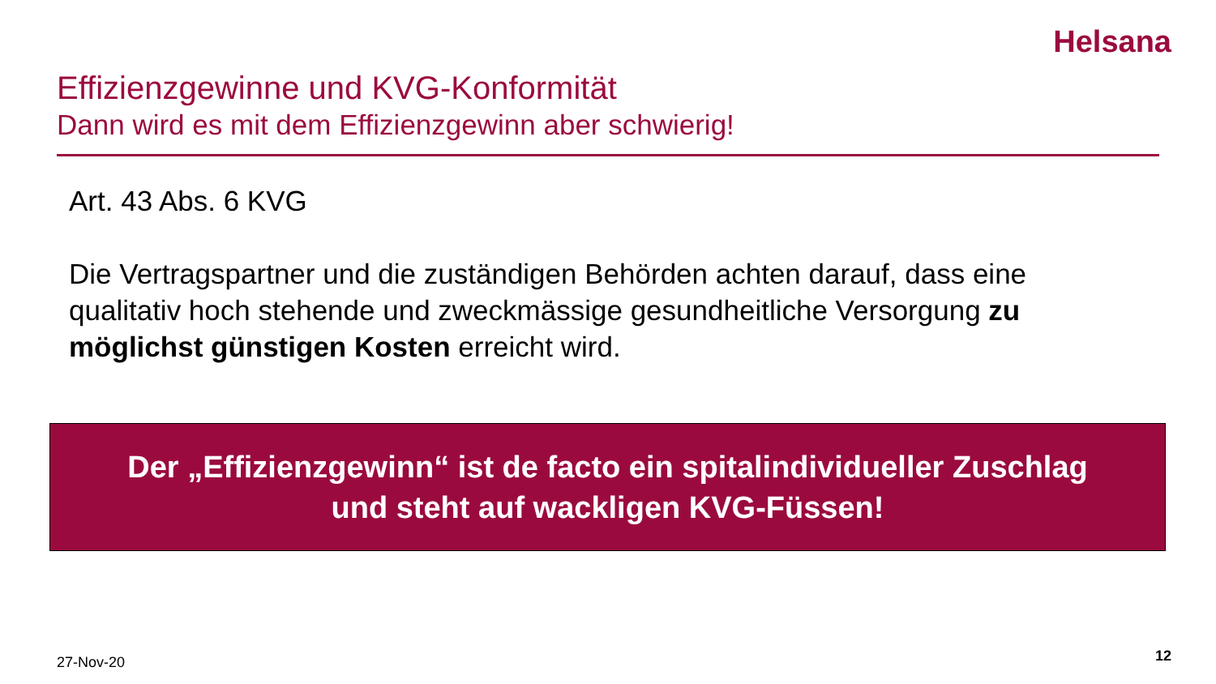Helsana
Effizienzgewinne und KVG-Konformität
Dann wird es mit dem Effizienzgewinn aber schwierig!
Art. 43 Abs. 6 KVG
Die Vertragspartner und die zuständigen Behörden achten darauf, dass eine qualitativ hoch stehende und zweckmässige gesundheitliche Versorgung zu möglichst günstigen Kosten erreicht wird.
Der „Effizienzgewinn“ ist de facto ein spitalindividueller Zuschlag
und steht auf wackligen KVG-Füssen!
27-Nov-20 12